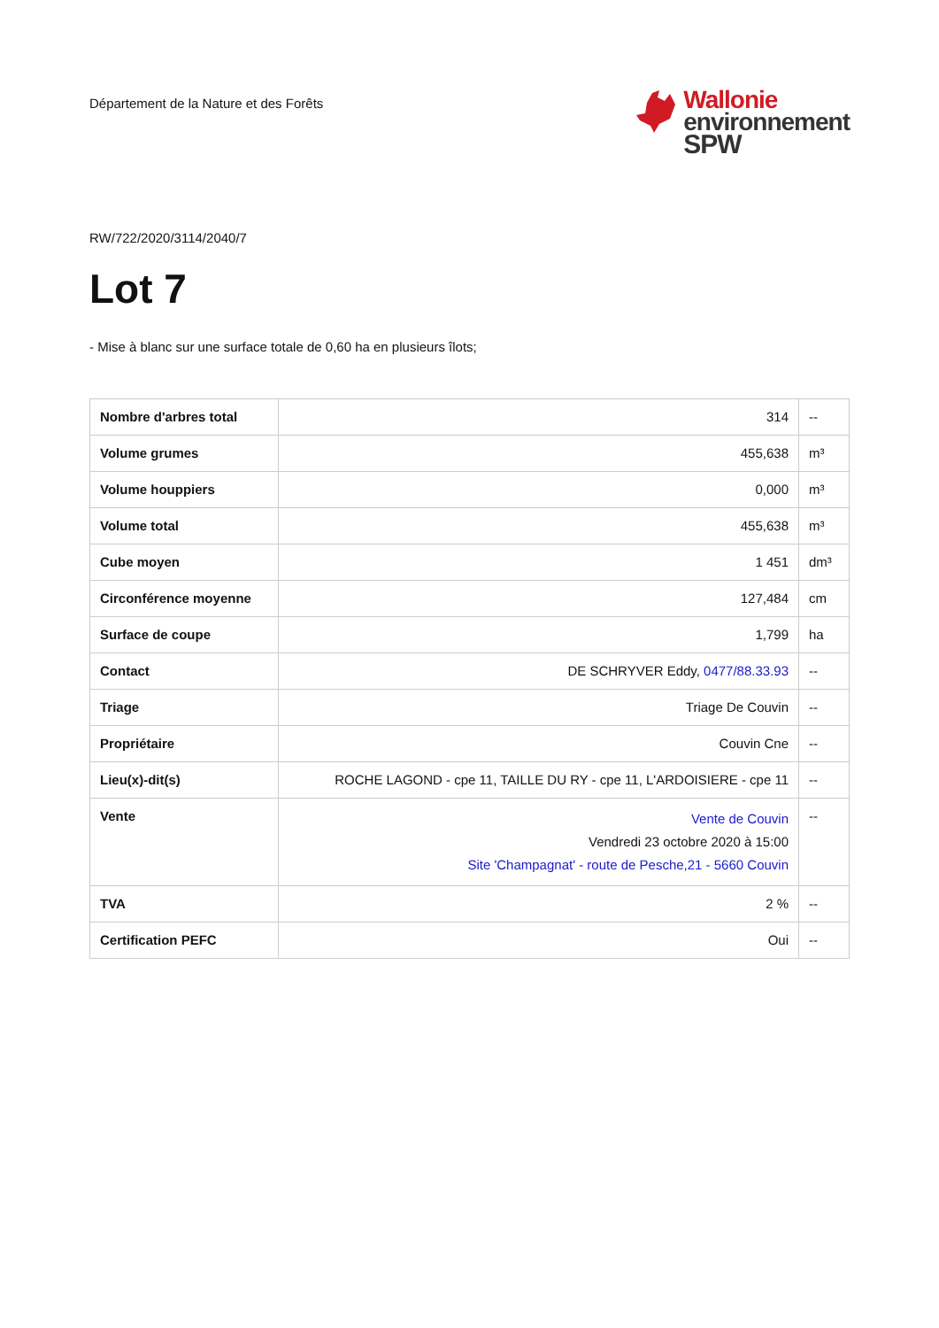Département de la Nature et des Forêts
Wallonie
environnement
SPW
RW/722/2020/3114/2040/7
Lot 7
- Mise à blanc sur une surface totale de 0,60 ha en plusieurs îlots;
| Nombre d'arbres total | 314 | -- |
| Volume grumes | 455,638 | m³ |
| Volume houppiers | 0,000 | m³ |
| Volume total | 455,638 | m³ |
| Cube moyen | 1 451 | dm³ |
| Circonférence moyenne | 127,484 | cm |
| Surface de coupe | 1,799 | ha |
| Contact | DE SCHRYVER Eddy, 0477/88.33.93 | -- |
| Triage | Triage De Couvin | -- |
| Propriétaire | Couvin Cne | -- |
| Lieu(x)-dit(s) | ROCHE LAGOND - cpe 11, TAILLE DU RY - cpe 11, L'ARDOISIERE - cpe 11 | -- |
| Vente | Vente de Couvin Vendredi 23 octobre 2020 à 15:00 Site 'Champagnat' - route de Pesche,21 - 5660 Couvin | -- |
| TVA | 2 % | -- |
| Certification PEFC | Oui | -- |